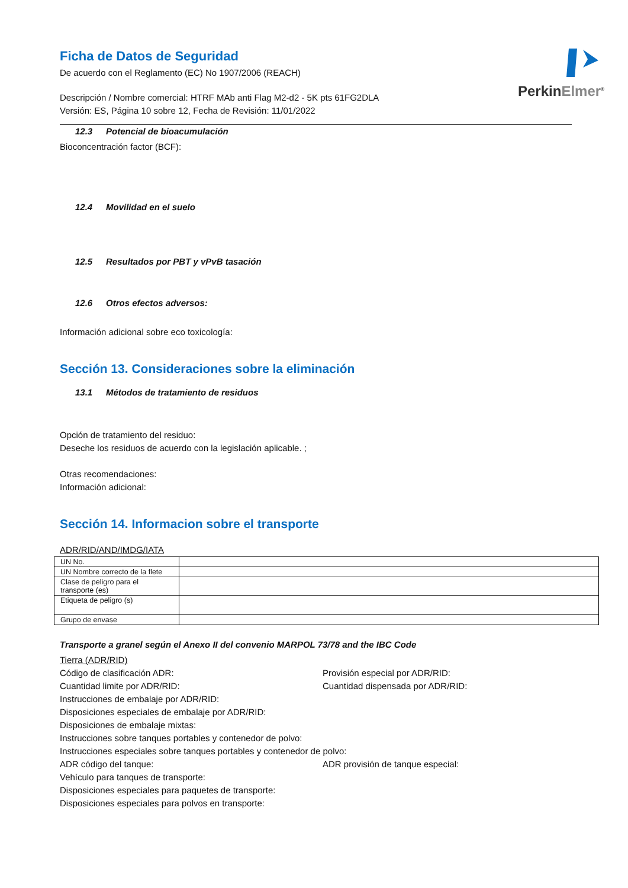Perkin Elmer<sup>®</sup>
Ficha de Datos de Seguridad
De acuerdo con el Reglamento (EC) No 1907/2006 (REACH)
Descripción / Nombre comercial: HTRF MAb anti Flag M2-d2 - 5K pts 61FG2DLA
Versión: ES, Página 10 sobre 12, Fecha de Revisión: 11/01/2022
12.3 Potencial de bioacumulación
Bioconcentración factor (BCF):
12.4 Movilidad en el suelo
12.5 Resultados por PBT y vPvB tasación
12.6 Otros efectos adversos:
Información adicional sobre eco toxicología:
Sección 13. Consideraciones sobre la eliminación
13.1 Métodos de tratamiento de residuos
Opción de tratamiento del residuo:
Deseche los residuos de acuerdo con la legislación aplicable. ;
Otras recomendaciones:
Información adicional:
Sección 14. Informacion sobre el transporte
ADR/RID/AND/IMDG/IATA
| UN No. | |
| UN Nombre correcto de la flete | |
| Clase de peligro para el transporte (es) | |
| Etiqueta de peligro (s) | |
| Grupo de envase | |
Transporte a granel según el Anexo II del convenio MARPOL 73/78 and the IBC Code
Tierra (ADR/RID)
Código de clasificación ADR: Provisión especial por ADR/RID:
Cuantidad limite por ADR/RID: Cuantidad dispensada por ADR/RID:
Instrucciones de embalaje por ADR/RID:
Disposiciones especiales de embalaje por ADR/RID:
Disposiciones de embalaje mixtas:
Instrucciones sobre tanques portables y contenedor de polvo:
Instrucciones especiales sobre tanques portables y contenedor de polvo:
ADR código del tanque: ADR provisión de tanque especial:
Vehículo para tanques de transporte:
Disposiciones especiales para paquetes de transporte:
Disposiciones especiales para polvos en transporte: